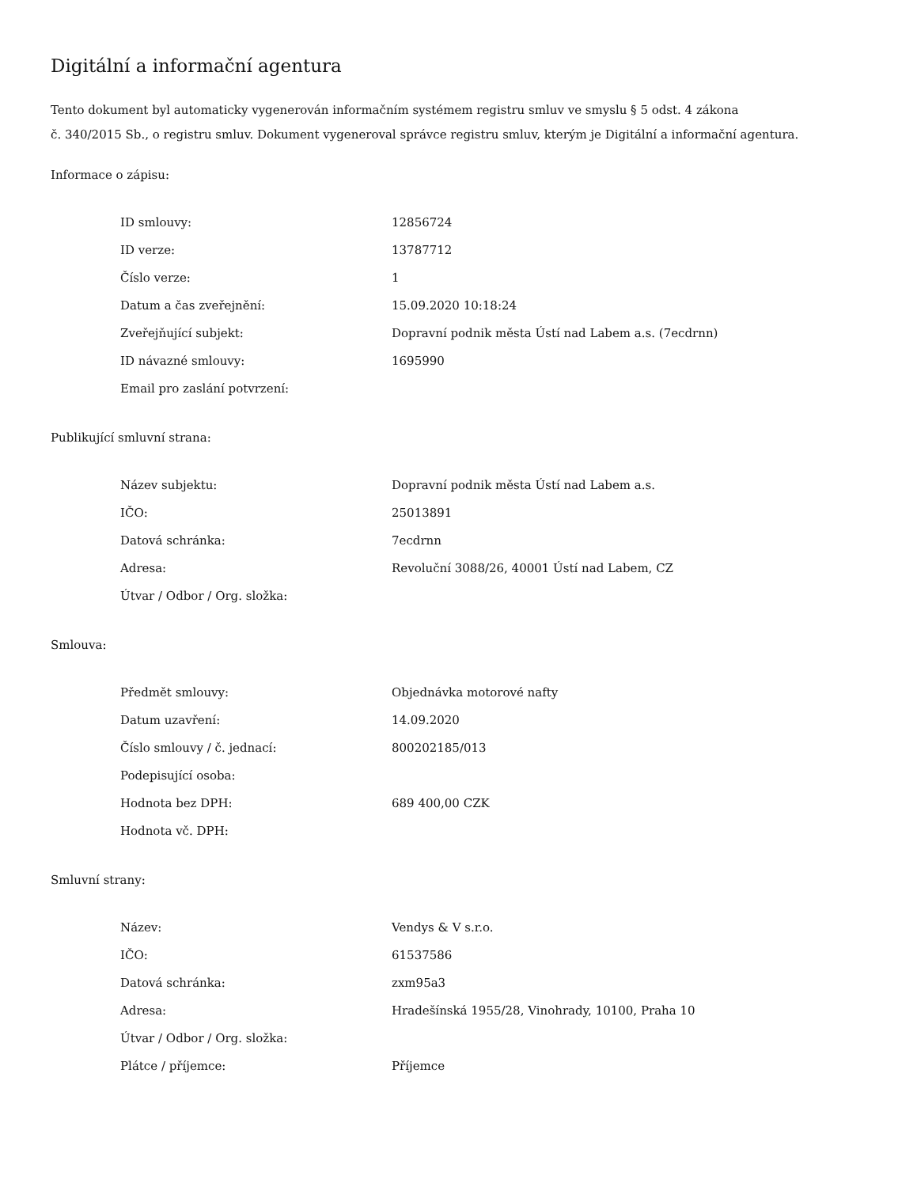Digitální a informační agentura
Tento dokument byl automaticky vygenerován informačním systémem registru smluv ve smyslu § 5 odst. 4 zákona
č. 340/2015 Sb., o registru smluv. Dokument vygeneroval správce registru smluv, kterým je Digitální a informační agentura.
Informace o zápisu:
| ID smlouvy: | 12856724 |
| ID verze: | 13787712 |
| Číslo verze: | 1 |
| Datum a čas zveřejnění: | 15.09.2020 10:18:24 |
| Zveřejňující subjekt: | Dopravní podnik města Ústí nad Labem a.s. (7ecdrnn) |
| ID návazné smlouvy: | 1695990 |
| Email pro zaslání potvrzení: | |
Publikující smluvní strana:
| Název subjektu: | Dopravní podnik města Ústí nad Labem a.s. |
| IČO: | 25013891 |
| Datová schránka: | 7ecdrnn |
| Adresa: | Revoluční 3088/26, 40001 Ústí nad Labem, CZ |
| Útvar / Odbor / Org. složka: | |
Smlouva:
| Předmět smlouvy: | Objednávka motorové nafty |
| Datum uzavření: | 14.09.2020 |
| Číslo smlouvy / č. jednací: | 800202185/013 |
| Podepisující osoba: | |
| Hodnota bez DPH: | 689 400,00 CZK |
| Hodnota vč. DPH: | |
Smluvní strany:
| Název: | Vendys & V s.r.o. |
| IČO: | 61537586 |
| Datová schránka: | zxm95a3 |
| Adresa: | Hradešínská 1955/28, Vinohrady, 10100, Praha 10 |
| Útvar / Odbor / Org. složka: | |
| Plátce / příjemce: | Příjemce |